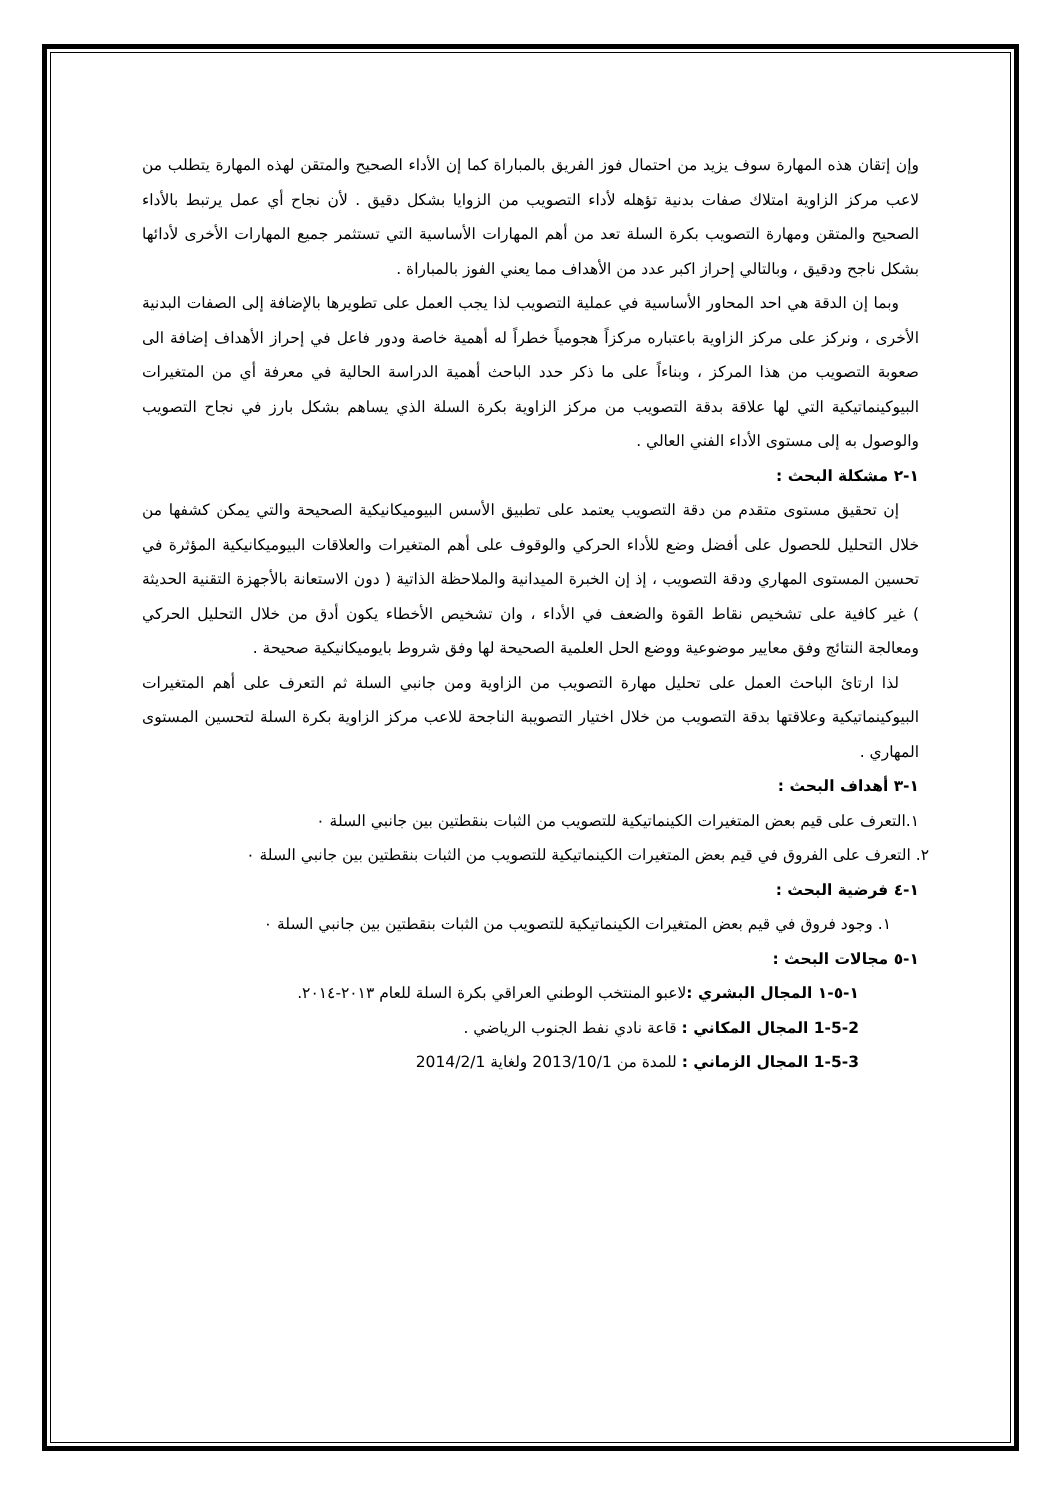وإن إتقان هذه المهارة سوف يزيد من احتمال فوز الفريق بالمباراة كما إن الأداء الصحيح والمتقن لهذه المهارة يتطلب من لاعب مركز الزاوية امتلاك صفات بدنية تؤهله لأداء التصويب من الزوايا بشكل دقيق . لأن نجاح أي عمل يرتبط بالأداء الصحيح والمتقن ومهارة التصويب بكرة السلة تعد من أهم المهارات الأساسية التي تستثمر جميع المهارات الأخرى لأدائها بشكل ناجح ودقيق ، وبالتالي إحراز اكبر عدد من الأهداف مما يعني الفوز بالمباراة .
وبما إن الدقة هي احد المحاور الأساسية في عملية التصويب لذا يجب العمل على تطويرها بالإضافة إلى الصفات البدنية الأخرى ، ونركز على مركز الزاوية باعتباره مركزاً هجومياً خطراً له أهمية خاصة ودور فاعل في إحراز الأهداف إضافة الى صعوبة التصويب من هذا المركز ، وبناءاً على ما ذكر حدد الباحث أهمية الدراسة الحالية في معرفة أي من المتغيرات البيوكينماتيكية التي لها علاقة بدقة التصويب من مركز الزاوية بكرة السلة الذي يساهم بشكل بارز في نجاح التصويب والوصول به إلى مستوى الأداء الفني العالي .
١-٢ مشكلة البحث :
إن تحقيق مستوى متقدم من دقة التصويب يعتمد على تطبيق الأسس البيوميكانيكية الصحيحة والتي يمكن كشفها من خلال التحليل للحصول على أفضل وضع للأداء الحركي والوقوف على أهم المتغيرات والعلاقات البيوميكانيكية المؤثرة في تحسين المستوى المهاري ودقة التصويب ، إذ إن الخبرة الميدانية والملاحظة الذاتية ( دون الاستعانة بالأجهزة التقنية الحديثة ) غير كافية على تشخيص نقاط القوة والضعف في الأداء ، وان تشخيص الأخطاء يكون أدق من خلال التحليل الحركي ومعالجة النتائج وفق معايير موضوعية ووضع الحل العلمية الصحيحة لها وفق شروط بايوميكانيكية صحيحة .
لذا ارتائ الباحث العمل على تحليل مهارة التصويب من الزاوية ومن جانبي السلة ثم التعرف على أهم المتغيرات البيوكينماتيكية وعلاقتها بدقة التصويب من خلال اختيار التصويبة الناجحة للاعب مركز الزاوية بكرة السلة لتحسين المستوى المهاري .
١-٣ أهداف البحث :
١.التعرف على قيم بعض المتغيرات الكينماتيكية للتصويب من الثبات بنقطتين بين جانبي السلة ٠
٢. التعرف على الفروق في قيم بعض المتغيرات الكينماتيكية للتصويب من الثبات بنقطتين بين جانبي السلة ٠
١-٤ فرضية البحث :
١. وجود فروق في قيم بعض المتغيرات الكينماتيكية للتصويب من الثبات بنقطتين بين جانبي السلة ٠
١-٥ مجالات البحث :
١-٥-١ المجال البشري : لاعبو المنتخب الوطني العراقي بكرة السلة للعام ٢٠١٣-٢٠١٤.
1-5-2 المجال المكاني : قاعة نادي نفط الجنوب الرياضي .
1-5-3 المجال الزماني : للمدة من 2013/10/1 ولغاية 2014/2/1